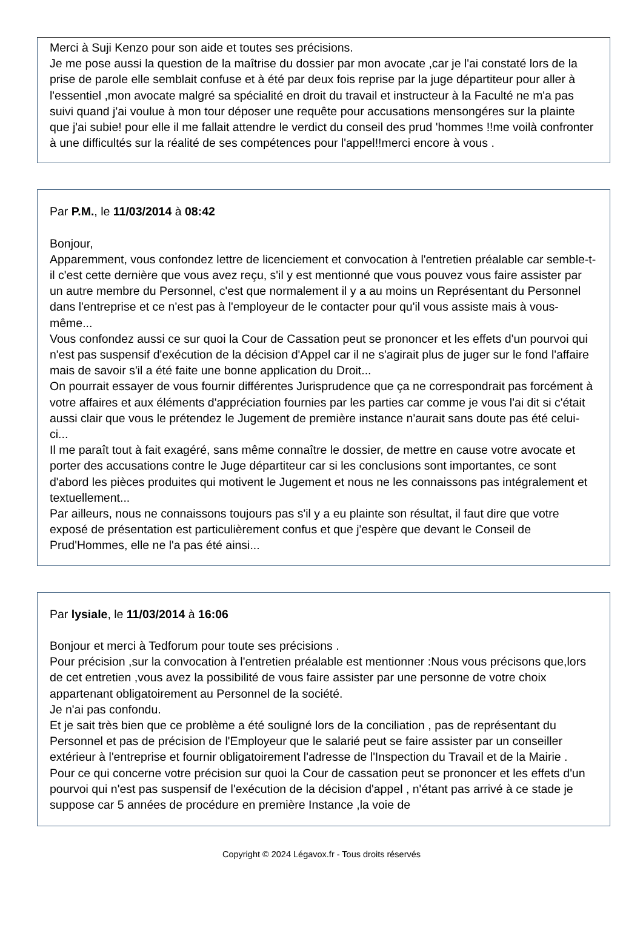Merci à Suji Kenzo pour son aide et toutes ses précisions.
Je me pose aussi la question de la maîtrise du dossier par mon avocate ,car je l'ai constaté lors de la prise de parole elle semblait confuse et à été par deux fois reprise par la juge départiteur pour aller à l'essentiel ,mon avocate malgré sa spécialité en droit du travail et instructeur à la Faculté ne m'a pas suivi quand j'ai voulue à mon tour déposer une requête pour accusations mensongéres sur la plainte que j'ai subie! pour elle il me fallait attendre le verdict du conseil des prud 'hommes !!me voilà confronter à une difficultés sur la réalité de ses compétences pour l'appel!!merci encore à vous .
Par P.M., le 11/03/2014 à 08:42
Bonjour,
Apparemment, vous confondez lettre de licenciement et convocation à l'entretien préalable car semble-t-il c'est cette dernière que vous avez reçu, s'il y est mentionné que vous pouvez vous faire assister par un autre membre du Personnel, c'est que normalement il y a au moins un Représentant du Personnel dans l'entreprise et ce n'est pas à l'employeur de le contacter pour qu'il vous assiste mais à vous-même...
Vous confondez aussi ce sur quoi la Cour de Cassation peut se prononcer et les effets d'un pourvoi qui n'est pas suspensif d'exécution de la décision d'Appel car il ne s'agirait plus de juger sur le fond l'affaire mais de savoir s'il a été faite une bonne application du Droit...
On pourrait essayer de vous fournir différentes Jurisprudence que ça ne correspondrait pas forcément à votre affaires et aux éléments d'appréciation fournies par les parties car comme je vous l'ai dit si c'était aussi clair que vous le prétendez le Jugement de première instance n'aurait sans doute pas été celui-ci...
Il me paraît tout à fait exagéré, sans même connaître le dossier, de mettre en cause votre avocate et porter des accusations contre le Juge départiteur car si les conclusions sont importantes, ce sont d'abord les pièces produites qui motivent le Jugement et nous ne les connaissons pas intégralement et textuellement...
Par ailleurs, nous ne connaissons toujours pas s'il y a eu plainte son résultat, il faut dire que votre exposé de présentation est particulièrement confus et que j'espère que devant le Conseil de Prud'Hommes, elle ne l'a pas été ainsi...
Par lysiale, le 11/03/2014 à 16:06
Bonjour et merci à Tedforum pour toute ses précisions .
Pour précision ,sur la convocation à l'entretien préalable est mentionner :Nous vous précisons que,lors de cet entretien ,vous avez la possibilité de vous faire assister par une personne de votre choix appartenant obligatoirement au Personnel de la société.
Je n'ai pas confondu.
Et je sait très bien que ce problème a été souligné lors de la conciliation , pas de représentant du Personnel et pas de précision de l'Employeur que le salarié peut se faire assister par un conseiller extérieur à l'entreprise et fournir obligatoirement l'adresse de l'Inspection du Travail et de la Mairie .
Pour ce qui concerne votre précision sur quoi la Cour de cassation peut se prononcer et les effets d'un pourvoi qui n'est pas suspensif de l'exécution de la décision d'appel , n'étant pas arrivé à ce stade je suppose car 5 années de procédure en première Instance ,la voie de
Copyright © 2024 Légavox.fr - Tous droits réservés